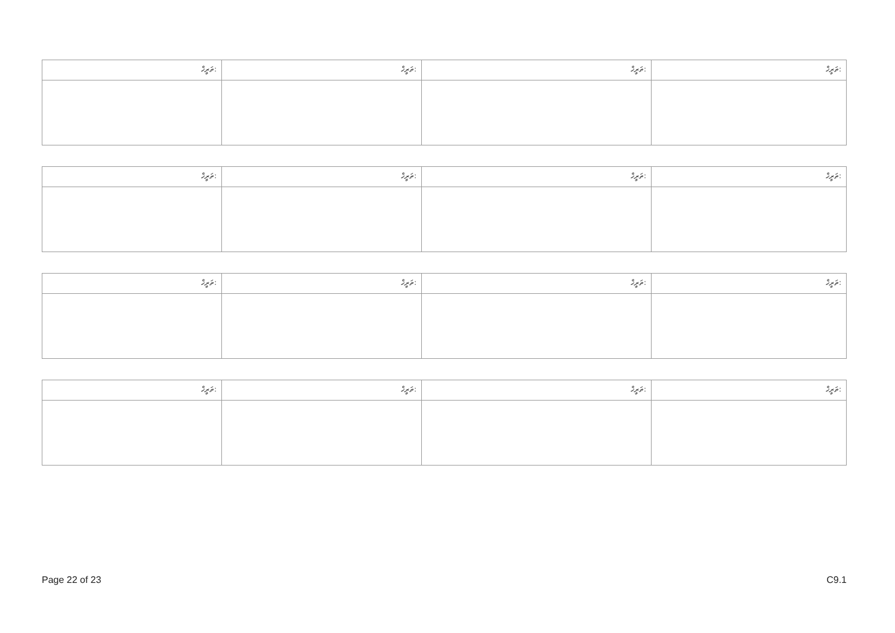| ތަރީޚް: | ތަރީޚް: | ތަރީޚް: | ތަރީޚް: |
| ތަރީޚް: | ތަރީޚް: | ތަރީޚް: | ތަރީޚް: |
| ތަރީޚް: | ތަރީޚް: | ތަރީޚް: | ތަރީޚް: |
| ތަރީޚް: | ތަރީޚް: | ތަރީޚް: | ތަރީޚް: |
Page 22 of 23 C9.1